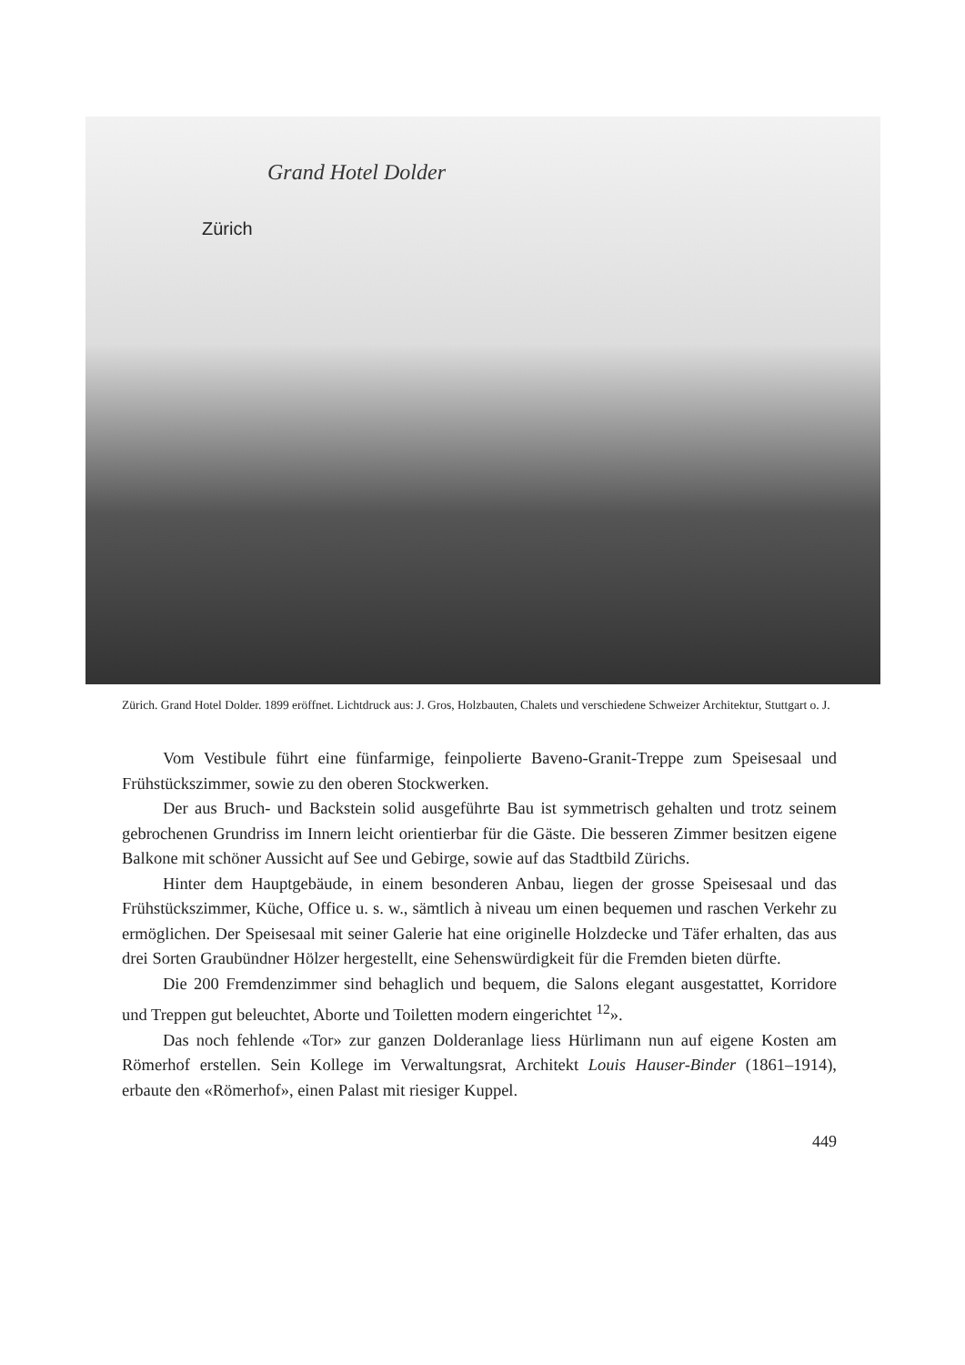Grand Hotel Dolder
Zürich
Zürich. Grand Hotel Dolder. 1899 eröffnet. Lichtdruck aus: J. Gros, Holzbauten, Chalets und verschiedene Schweizer Architektur, Stuttgart o. J.
Vom Vestibule führt eine fünfarmige, feinpolierte Baveno-Granit-Treppe zum Speisesaal und Frühstückszimmer, sowie zu den oberen Stockwerken.
Der aus Bruch- und Backstein solid ausgeführte Bau ist symmetrisch gehalten und trotz seinem gebrochenen Grundriss im Innern leicht orientierbar für die Gäste. Die besseren Zimmer besitzen eigene Balkone mit schöner Aussicht auf See und Gebirge, sowie auf das Stadtbild Zürichs.
Hinter dem Hauptgebäude, in einem besonderen Anbau, liegen der grosse Speisesaal und das Frühstückszimmer, Küche, Office u. s. w., sämtlich à niveau um einen bequemen und raschen Verkehr zu ermöglichen. Der Speisesaal mit seiner Galerie hat eine originelle Holzdecke und Täfer erhalten, das aus drei Sorten Graubündner Hölzer hergestellt, eine Sehenswürdigkeit für die Fremden bieten dürfte.
Die 200 Fremdenzimmer sind behaglich und bequem, die Salons elegant ausgestattet, Korridore und Treppen gut beleuchtet, Aborte und Toiletten modern eingerichtet <sup>12</sup>».
Das noch fehlende «Tor» zur ganzen Dolderanlage liess Hürlimann nun auf eigene Kosten am Römerhof erstellen. Sein Kollege im Verwaltungsrat, Architekt Louis Hauser-Binder (1861–1914), erbaute den «Römerhof», einen Palast mit riesiger Kuppel.
449